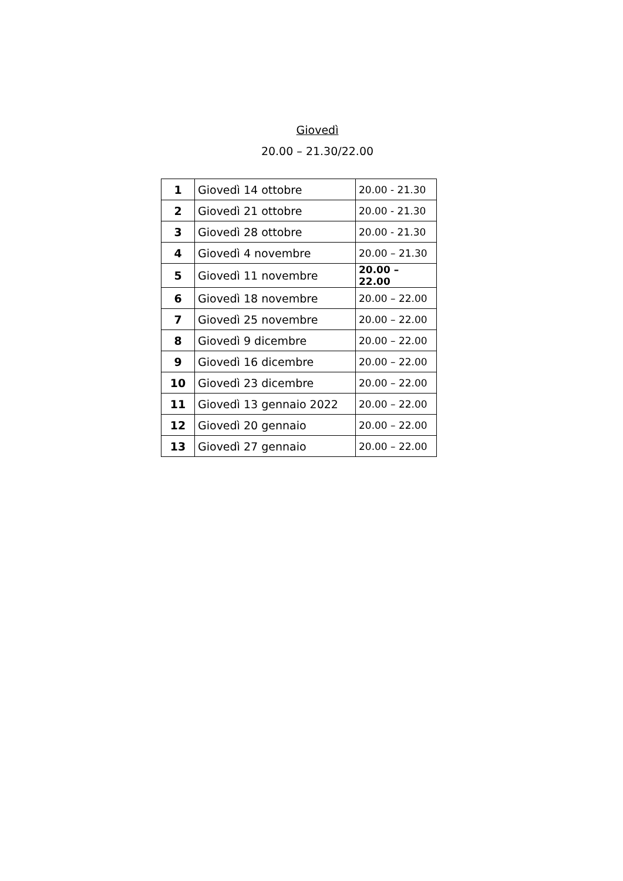Giovedì
20.00 – 21.30/22.00
| 1 | Giovedì 14 ottobre | 20.00 - 21.30 |
| 2 | Giovedì 21 ottobre | 20.00 - 21.30 |
| 3 | Giovedì 28 ottobre | 20.00 - 21.30 |
| 4 | Giovedì 4 novembre | 20.00 – 21.30 |
| 5 | Giovedì 11 novembre | 20.00 – 22.00 |
| 6 | Giovedì 18 novembre | 20.00 – 22.00 |
| 7 | Giovedì 25 novembre | 20.00 – 22.00 |
| 8 | Giovedì 9 dicembre | 20.00 – 22.00 |
| 9 | Giovedì 16 dicembre | 20.00 – 22.00 |
| 10 | Giovedì 23 dicembre | 20.00 – 22.00 |
| 11 | Giovedì 13 gennaio 2022 | 20.00 – 22.00 |
| 12 | Giovedì 20 gennaio | 20.00 – 22.00 |
| 13 | Giovedì 27 gennaio | 20.00 – 22.00 |